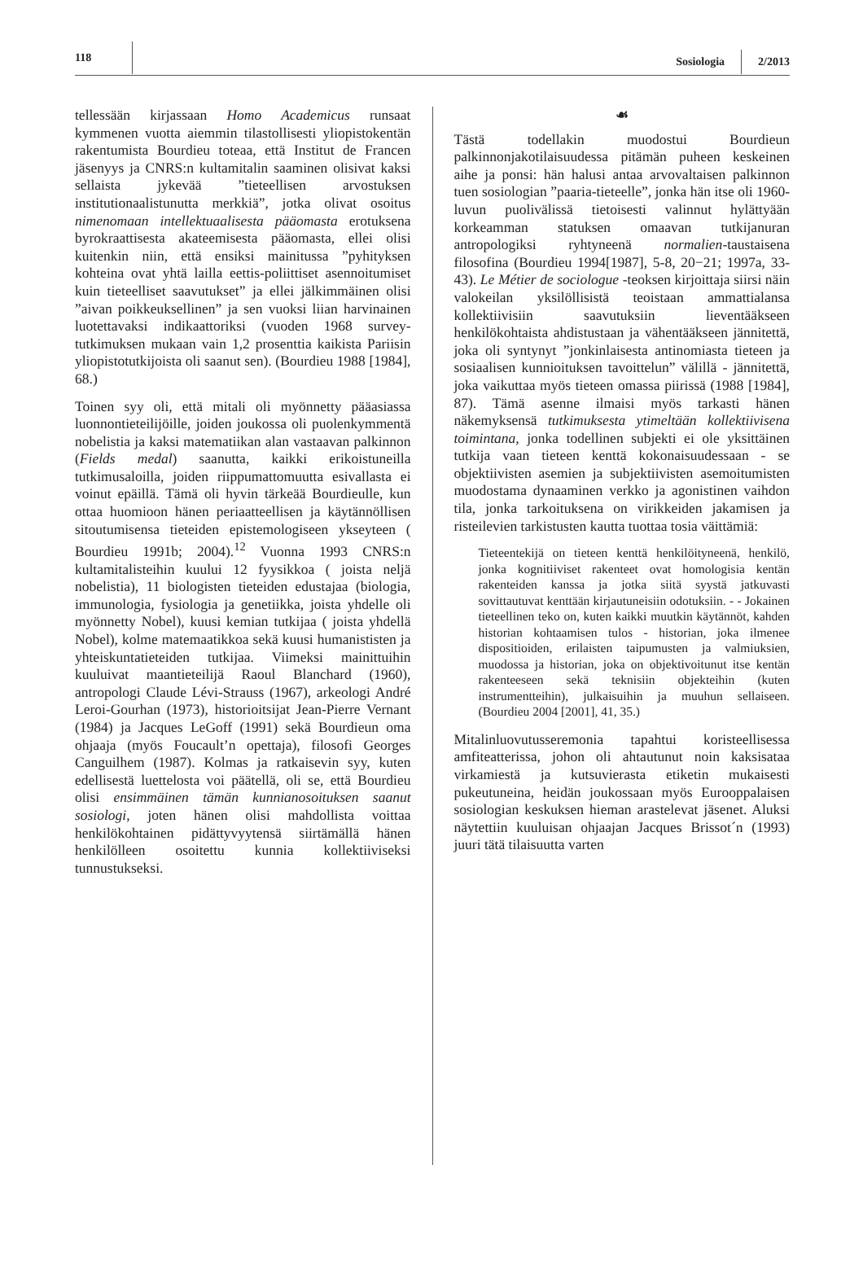118 Sosiologia 2/2013
tellessään kirjassaan Homo Academicus runsaat kymmenen vuotta aiemmin tilastollisesti yliopistokentän rakentumista Bourdieu toteaa, että Institut de Francen jäsenyys ja CNRS:n kultamitalin saaminen olisivat kaksi sellaista jykevää ”tieteellisen arvostuksen institutionaalistunutta merkkiä”, jotka olivat osoitus nimenomaan intellektuaalisesta pääomasta erotuksena byrokraattisesta akateemisesta pääomasta, ellei olisi kuitenkin niin, että ensiksi mainitussa ”pyhityksen kohteina ovat yhtä lailla eettis-poliittiset asennoitumiset kuin tieteelliset saavutukset” ja ellei jälkimmäinen olisi ”aivan poikkeuksellinen” ja sen vuoksi liian harvinainen luotettavaksi indikaattoriksi (vuoden 1968 survey-tutkimuksen mukaan vain 1,2 prosenttia kaikista Pariisin yliopistotutkijoista oli saanut sen). (Bourdieu 1988 [1984], 68.)
Toinen syy oli, että mitali oli myönnetty pääasiassa luonnontieteilijöille, joiden joukossa oli puolenkymmentä nobelistia ja kaksi matematiikan alan vastaavan palkinnon (Fields medal) saanutta, kaikki erikoistuneilla tutkimusaloilla, joiden riippumattomuutta esivallasta ei voinut epäillä. Tämä oli hyvin tärkeää Bourdieulle, kun ottaa huomioon hänen periaatteellisen ja käytännöllisen sitoutumisensa tieteiden epistemologiseen ykseyteen ( Bourdieu 1991b; 2004).<sup>12</sup> Vuonna 1993 CNRS:n kultamitalisteihin kuului 12 fyysikkoa ( joista neljä nobelistia), 11 biologisten tieteiden edustajaa (biologia, immunologia, fysiologia ja genetiikka, joista yhdelle oli myönnetty Nobel), kuusi kemian tutkijaa ( joista yhdellä Nobel), kolme matemaatikkoa sekä kuusi humanististen ja yhteiskuntatieteiden tutkijaa. Viimeksi mainittuihin kuuluivat maantieteilijä Raoul Blanchard (1960), antropologi Claude Lévi-Strauss (1967), arkeologi André Leroi-Gourhan (1973), historioitsijat Jean-Pierre Vernant (1984) ja Jacques LeGoff (1991) sekä Bourdieun oma ohjaaja (myös Foucault’n opettaja), filosofi Georges Canguilhem (1987). Kolmas ja ratkaisevin syy, kuten edellisestä luettelosta voi päätellä, oli se, että Bourdieu olisi ensimmäinen tämän kunnianosoituksen saanut sosiologi, joten hänen olisi mahdollista voittaa henkilökohtainen pidättyvyytensä siirtämällä hänen henkilölleen osoitettu kunnia kollektiiviseksi tunnustukseksi.
☙
Tästä todellakin muodostui Bourdieun palkinnonjakotilaisuudessa pitämän puheen keskeinen aihe ja ponsi: hän halusi antaa arvovaltaisen palkinnon tuen sosiologian ”paaria-tieteelle”, jonka hän itse oli 1960-luvun puolivälissä tietoisesti valinnut hylättyään korkeamman statuksen omaavan tutkijanuran antropologiksi ryhtyneenä normalien-taustaisena filosofina (Bourdieu 1994[1987], 5-8, 20−21; 1997a, 33-43). Le Métier de sociologue -teoksen kirjoittaja siirsi näin valokeilan yksilöllisistä teoistaan ammattialansa kollektiivisiin saavutuksiin lieventääkseen henkilökohtaista ahdistustaan ja vähentääkseen jännitettä, joka oli syntynyt ”jonkinlaisesta antinomiasta tieteen ja sosiaalisen kunnioituksen tavoittelun” välillä - jännitettä, joka vaikuttaa myös tieteen omassa piirissä (1988 [1984], 87). Tämä asenne ilmaisi myös tarkasti hänen näkemyksensä tutkimuksesta ytimeltään kollektiivisena toimintana, jonka todellinen subjekti ei ole yksittäinen tutkija vaan tieteen kenttä kokonaisuudessaan - se objektiivisten asemien ja subjektiivisten asemoitumisten muodostama dynaaminen verkko ja agonistinen vaihdon tila, jonka tarkoituksena on virikkeiden jakamisen ja risteilevien tarkistusten kautta tuottaa tosia väittämiä:
Tieteentekijä on tieteen kenttä henkilöityneenä, henkilö, jonka kognitiiviset rakenteet ovat homologisia kentän rakenteiden kanssa ja jotka siitä syystä jatkuvasti sovittautuvat kenttään kirjautuneisiin odotuksiin. - - Jokainen tieteellinen teko on, kuten kaikki muutkin käytännöt, kahden historian kohtaamisen tulos - historian, joka ilmenee dispositioiden, erilaisten taipumusten ja valmiuksien, muodossa ja historian, joka on objektivoitunut itse kentän rakenteeseen sekä teknisiin objekteihin (kuten instrumentteihin), julkaisuihin ja muuhun sellaiseen. (Bourdieu 2004 [2001], 41, 35.)
Mitalinluovutusseremonia tapahtui koristeellisessa amfiteatterissa, johon oli ahtautunut noin kaksisataa virkamiestä ja kutsuvierasta etiketin mukaisesti pukeutuneina, heidän joukossaan myös Eurooppalaisen sosiologian keskuksen hieman arastelevat jäsenet. Aluksi näytettiin kuuluisan ohjaajan Jacques Brissot´n (1993) juuri tätä tilaisuutta varten